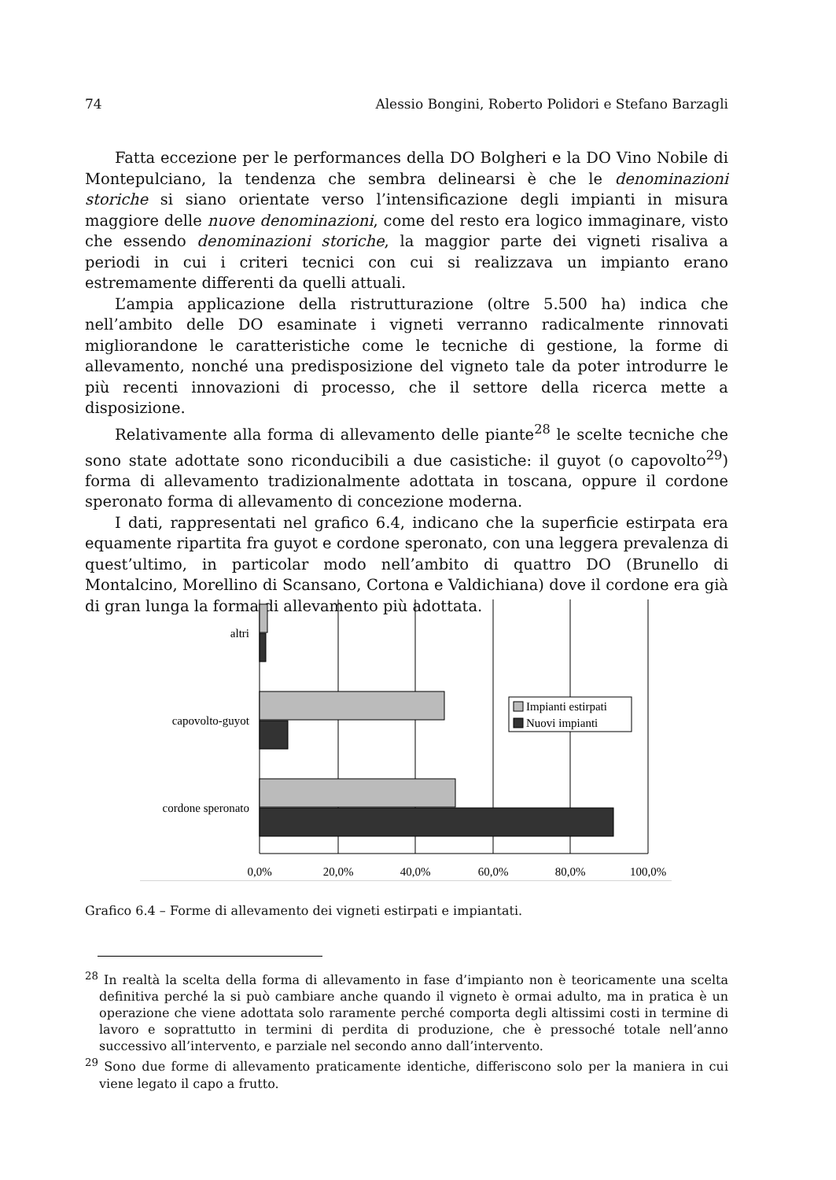74 Alessio Bongini, Roberto Polidori e Stefano Barzagli
Fatta eccezione per le performances della DO Bolgheri e la DO Vino Nobile di Montepulciano, la tendenza che sembra delinearsi è che le denominazioni storiche si siano orientate verso l’intensificazione degli impianti in misura maggiore delle nuove denominazioni, come del resto era logico immaginare, visto che essendo denominazioni storiche, la maggior parte dei vigneti risaliva a periodi in cui i criteri tecnici con cui si realizzava un impianto erano estremamente differenti da quelli attuali.
L’ampia applicazione della ristrutturazione (oltre 5.500 ha) indica che nell’ambito delle DO esaminate i vigneti verranno radicalmente rinnovati migliorandone le caratteristiche come le tecniche di gestione, la forme di allevamento, nonché una predisposizione del vigneto tale da poter introdurre le più recenti innovazioni di processo, che il settore della ricerca mette a disposizione.
Relativamente alla forma di allevamento delle piante<sup>28</sup> le scelte tecniche che sono state adottate sono riconducibili a due casistiche: il guyot (o capovolto<sup>29</sup>) forma di allevamento tradizionalmente adottata in toscana, oppure il cordone speronato forma di allevamento di concezione moderna.
I dati, rappresentati nel grafico 6.4, indicano che la superficie estirpata era equamente ripartita fra guyot e cordone speronato, con una leggera prevalenza di quest’ultimo, in particolar modo nell’ambito di quattro DO (Brunello di Montalcino, Morellino di Scansano, Cortona e Valdichiana) dove il cordone era già di gran lunga la forma di allevamento più adottata.
altri
capovolto-guyot
cordone speronato
0,0%
20,0%
40,0%
60,0%
80,0%
100,0%
Impianti estirpati
Nuovi impianti
Grafico 6.4 – Forme di allevamento dei vigneti estirpati e impiantati.
<sup>28</sup> In realtà la scelta della forma di allevamento in fase d’impianto non è teoricamente una scelta definitiva perché la si può cambiare anche quando il vigneto è ormai adulto, ma in pratica è un operazione che viene adottata solo raramente perché comporta degli altissimi costi in termine di lavoro e soprattutto in termini di perdita di produzione, che è pressoché totale nell’anno successivo all’intervento, e parziale nel secondo anno dall’intervento.
<sup>29</sup> Sono due forme di allevamento praticamente identiche, differiscono solo per la maniera in cui viene legato il capo a frutto.